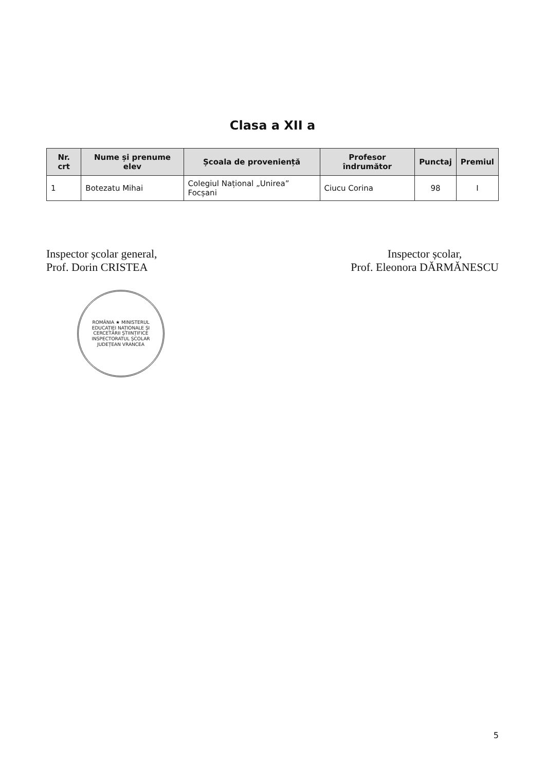Clasa a XII a
| Nr. crt | Nume și prenume elev | Școala de proveniență | Profesor îndrumător | Punctaj | Premiul |
| --- | --- | --- | --- | --- | --- |
| 1 | Botezatu Mihai | Colegiul Național „Unirea” Focșani | Ciucu Corina | 98 | I |
Inspector școlar general,
Prof. Dorin CRISTEA
ROMÂNIA ★ MINISTERUL EDUCAȚIEI NAȚIONALE ȘI CERCETĂRII ȘTIINȚIFICE INSPECTORATUL ȘCOLAR JUDEȚEAN VRANCEA
Inspector școlar,
Prof. Eleonora DĂRMĂNESCU
5